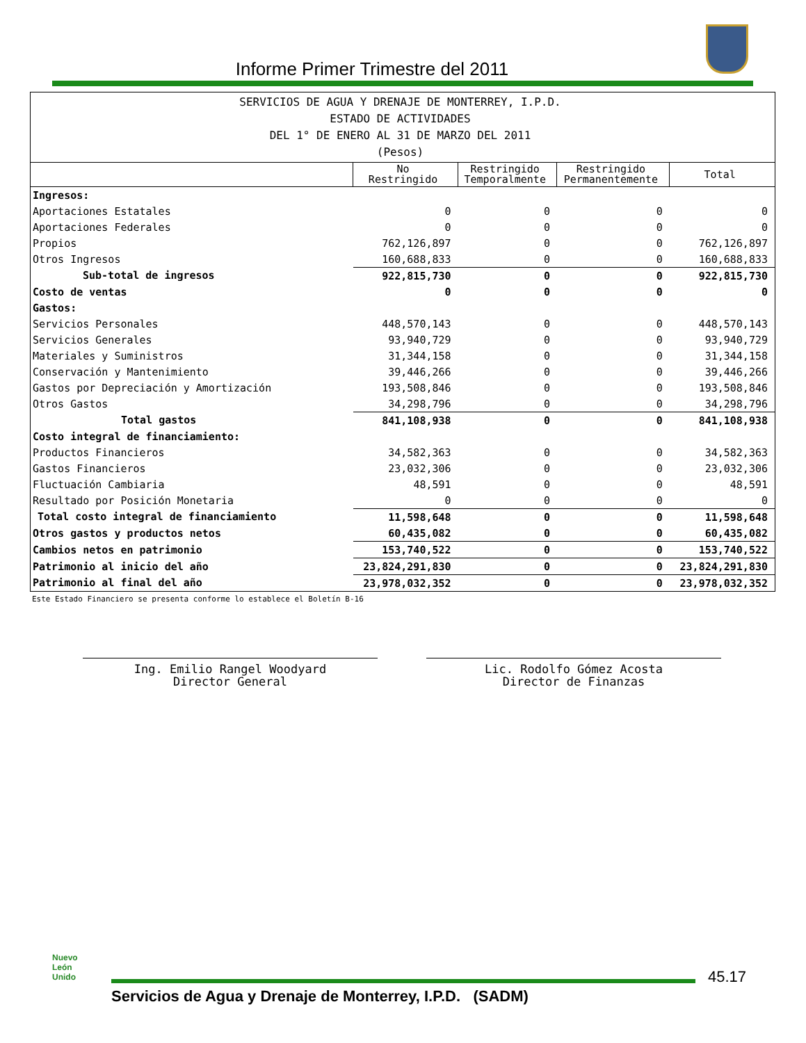Informe Primer Trimestre del 2011
| SERVICIOS DE AGUA Y DRENAJE DE MONTERREY, I.P.D. ESTADO DE ACTIVIDADES DEL 1° DE ENERO AL 31 DE MARZO DEL 2011 (Pesos) | | | | |
| --- | --- | --- | --- | --- |
| | No Restringido | Restringido Temporalmente | Restringido Permanentemente | Total |
| Ingresos: | | | | |
| Aportaciones Estatales | 0 | 0 | 0 | 0 |
| Aportaciones Federales | 0 | 0 | 0 | 0 |
| Propios | 762,126,897 | 0 | 0 | 762,126,897 |
| Otros Ingresos | 160,688,833 | 0 | 0 | 160,688,833 |
| Sub-total de ingresos | 922,815,730 | 0 | 0 | 922,815,730 |
| Costo de ventas | 0 | 0 | 0 | 0 |
| Gastos: | | | | |
| Servicios Personales | 448,570,143 | 0 | 0 | 448,570,143 |
| Servicios Generales | 93,940,729 | 0 | 0 | 93,940,729 |
| Materiales y Suministros | 31,344,158 | 0 | 0 | 31,344,158 |
| Conservación y Mantenimiento | 39,446,266 | 0 | 0 | 39,446,266 |
| Gastos por Depreciación y Amortización | 193,508,846 | 0 | 0 | 193,508,846 |
| Otros Gastos | 34,298,796 | 0 | 0 | 34,298,796 |
| Total gastos | 841,108,938 | 0 | 0 | 841,108,938 |
| Costo integral de financiamiento: | | | | |
| Productos Financieros | 34,582,363 | 0 | 0 | 34,582,363 |
| Gastos Financieros | 23,032,306 | 0 | 0 | 23,032,306 |
| Fluctuación Cambiaria | 48,591 | 0 | 0 | 48,591 |
| Resultado por Posición Monetaria | 0 | 0 | 0 | 0 |
| Total costo integral de financiamiento | 11,598,648 | 0 | 0 | 11,598,648 |
| Otros gastos y productos netos | 60,435,082 | 0 | 0 | 60,435,082 |
| Cambios netos en patrimonio | 153,740,522 | 0 | 0 | 153,740,522 |
| Patrimonio al inicio del año | 23,824,291,830 | 0 | 0 | 23,824,291,830 |
| Patrimonio al final del año | 23,978,032,352 | 0 | 0 | 23,978,032,352 |
Este Estado Financiero se presenta conforme lo establece el Boletín B-16
Ing. Emilio Rangel Woodyard
Director General
Lic. Rodolfo Gómez Acosta
Director de Finanzas
Nuevo
León
Unido
45.17
Servicios de Agua y Drenaje de Monterrey, I.P.D. (SADM)